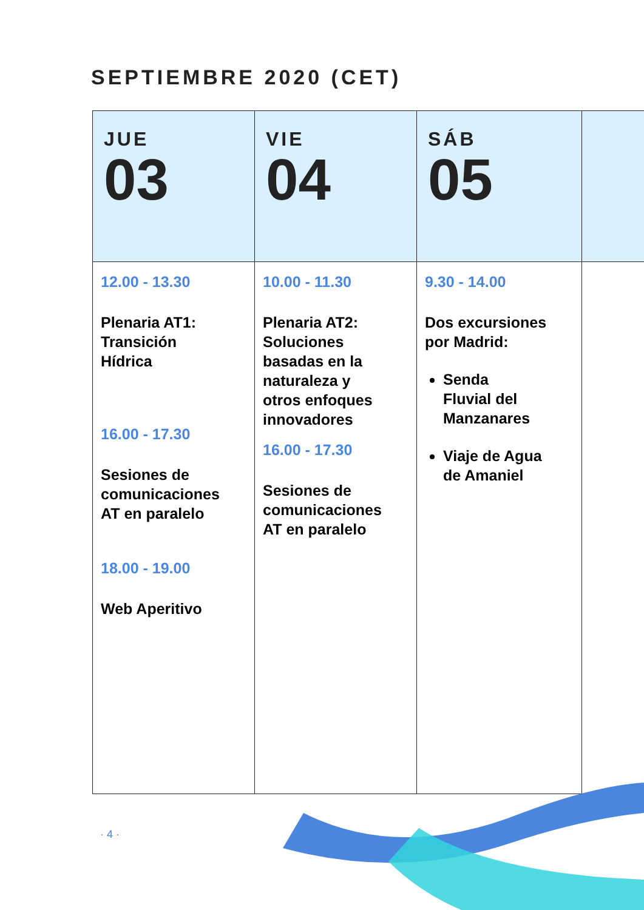SEPTIEMBRE 2020 (CET)
| JUE 03 | VIE 04 | SÁB 05 | |
| --- | --- | --- | --- |
| 12.00 - 13.30 Plenaria AT1: Transición Hídrica 16.00 - 17.30 Sesiones de comunicaciones AT en paralelo 18.00 - 19.00 Web Aperitivo | 10.00 - 11.30 Plenaria AT2: Soluciones basadas en la naturaleza y otros enfoques innovadores 16.00 - 17.30 Sesiones de comunicaciones AT en paralelo | 9.30 - 14.00 Dos excursiones por Madrid: Senda Fluvial del Manzanares Viaje de Agua de Amaniel | |
· 4 ·